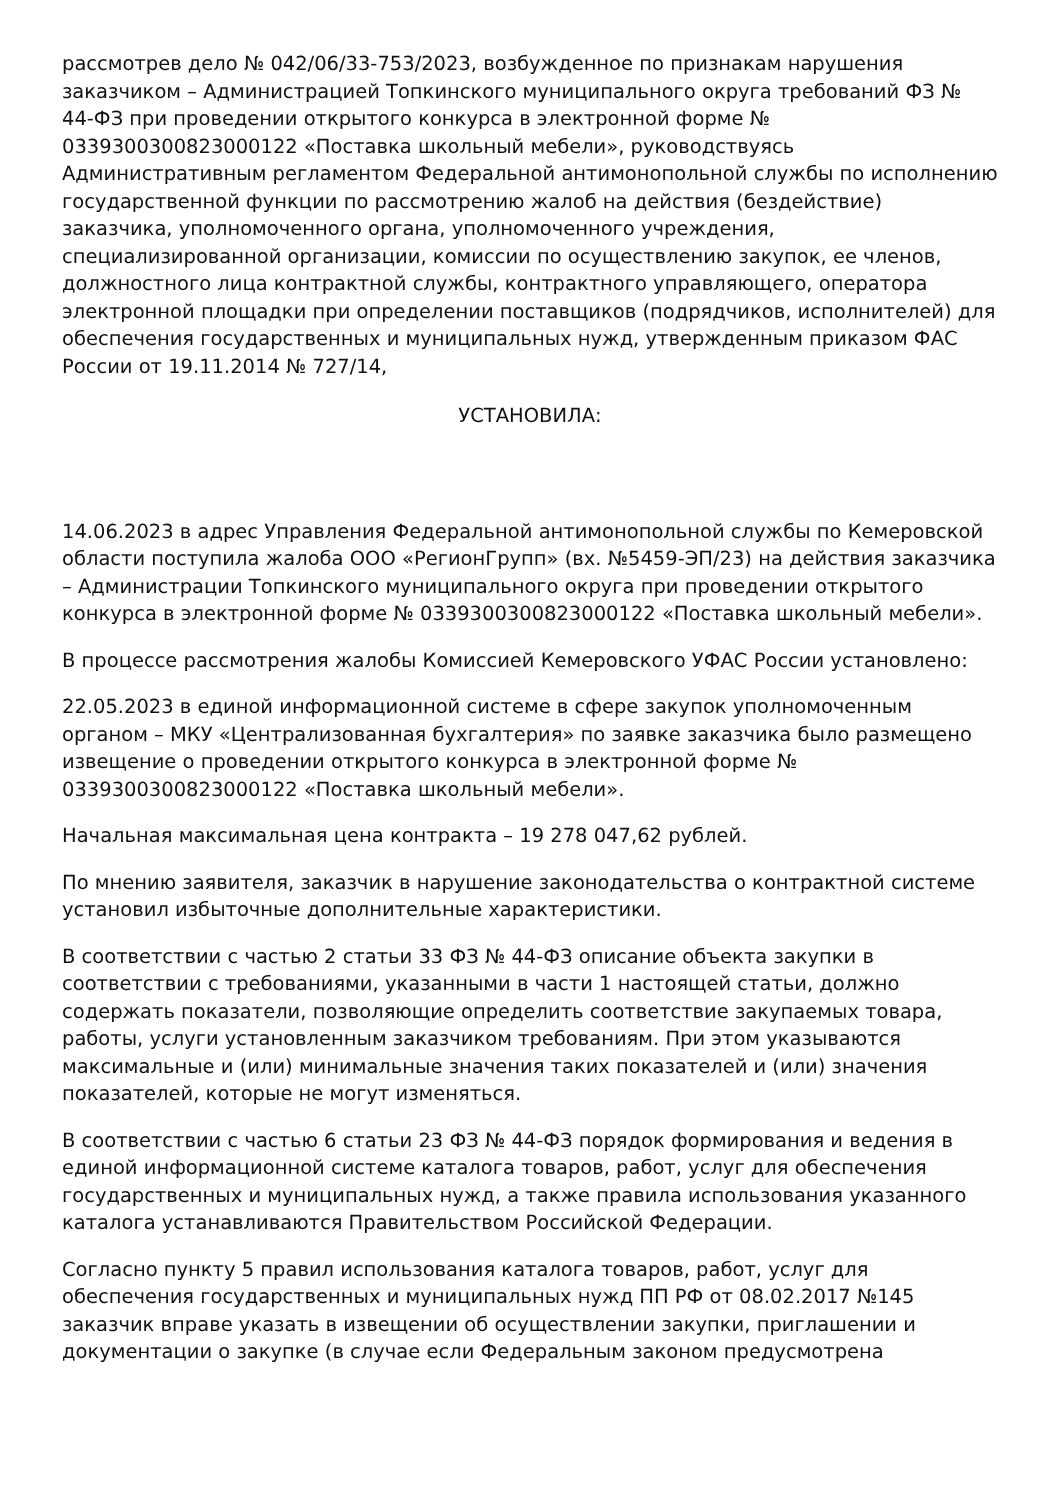рассмотрев дело № 042/06/33-753/2023, возбужденное по признакам нарушения заказчиком – Администрацией Топкинского муниципального округа требований ФЗ № 44-ФЗ при проведении открытого конкурса в электронной форме № 0339300300823000122 «Поставка школьный мебели», руководствуясь Административным регламентом Федеральной антимонопольной службы по исполнению государственной функции по рассмотрению жалоб на действия (бездействие) заказчика, уполномоченного органа, уполномоченного учреждения, специализированной организации, комиссии по осуществлению закупок, ее членов, должностного лица контрактной службы, контрактного управляющего, оператора электронной площадки при определении поставщиков (подрядчиков, исполнителей) для обеспечения государственных и муниципальных нужд, утвержденным приказом ФАС России от 19.11.2014 № 727/14,
УСТАНОВИЛА:
14.06.2023 в адрес Управления Федеральной антимонопольной службы по Кемеровской области поступила жалоба ООО «РегионГрупп» (вх. №5459-ЭП/23) на действия заказчика – Администрации Топкинского муниципального округа при проведении открытого конкурса в электронной форме № 0339300300823000122 «Поставка школьный мебели».
В процессе рассмотрения жалобы Комиссией Кемеровского УФАС России установлено:
22.05.2023 в единой информационной системе в сфере закупок уполномоченным органом – МКУ «Централизованная бухгалтерия» по заявке заказчика было размещено извещение о проведении открытого конкурса в электронной форме № 0339300300823000122 «Поставка школьный мебели».
Начальная максимальная цена контракта – 19 278 047,62 рублей.
По мнению заявителя, заказчик в нарушение законодательства о контрактной системе установил избыточные дополнительные характеристики.
В соответствии с частью 2 статьи 33 ФЗ № 44-ФЗ описание объекта закупки в соответствии с требованиями, указанными в части 1 настоящей статьи, должно содержать показатели, позволяющие определить соответствие закупаемых товара, работы, услуги установленным заказчиком требованиям. При этом указываются максимальные и (или) минимальные значения таких показателей и (или) значения показателей, которые не могут изменяться.
В соответствии с частью 6 статьи 23 ФЗ № 44-ФЗ порядок формирования и ведения в единой информационной системе каталога товаров, работ, услуг для обеспечения государственных и муниципальных нужд, а также правила использования указанного каталога устанавливаются Правительством Российской Федерации.
Согласно пункту 5 правил использования каталога товаров, работ, услуг для обеспечения государственных и муниципальных нужд ПП РФ от 08.02.2017 №145 заказчик вправе указать в извещении об осуществлении закупки, приглашении и документации о закупке (в случае если Федеральным законом предусмотрена